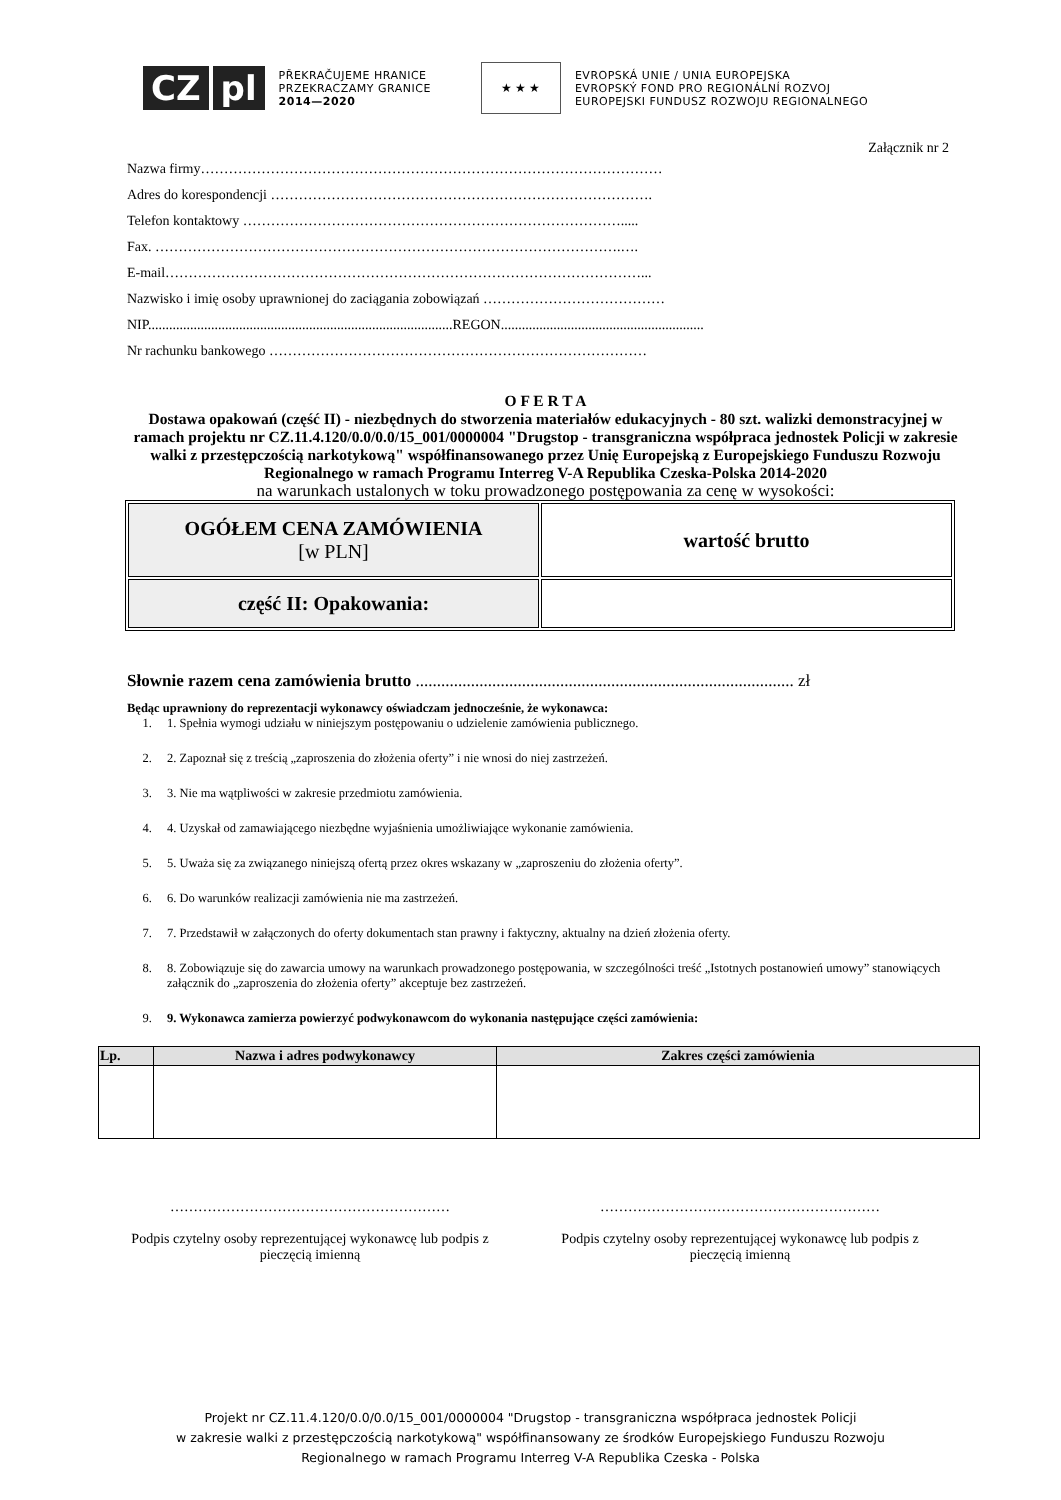CZ pl
PŘEKRAČUJEME HRANICE
PRZEKRACZAMY GRANICE
2014—2020
★ ★ ★
EVROPSKÁ UNIE / UNIA EUROPEJSKA
EVROPSKÝ FOND PRO REGIONÁLNÍ ROZVOJ
EUROPEJSKI FUNDUSZ ROZWOJU REGIONALNEGO
Załącznik nr 2
Nazwa firmy………………………………………………………………………………………
Adres do korespondencji ……………………………………………………………………….
Telefon kontaktowy ……………………………………………………………………….....
Fax. ……………………………………………………………………………………….….
E-mail…………………………………………………………………………………………...
Nazwisko i imię osoby uprawnionej do zaciągania zobowiązań …………………………………
NIP.......................................................................................REGON..........................................................
Nr rachunku bankowego ………………………………………………………………………
O F E R T A
Dostawa opakowań (część II) - niezbędnych do stworzenia materiałów edukacyjnych - 80 szt. walizki demonstracyjnej w ramach projektu nr CZ.11.4.120/0.0/0.0/15_001/0000004 "Drugstop - transgraniczna współpraca jednostek Policji w zakresie walki z przestępczością narkotykową" współfinansowanego przez Unię Europejską z Europejskiego Funduszu Rozwoju Regionalnego w ramach Programu Interreg V-A Republika Czeska-Polska 2014-2020
na warunkach ustalonych w toku prowadzonego postępowania za cenę w wysokości:
| OGÓŁEM CENA ZAMÓWIENIA [w PLN] | wartość brutto |
| część II: Opakowania: | |
Słownie razem cena zamówienia brutto ......................................................................................... zł
Będąc uprawniony do reprezentacji wykonawcy oświadczam jednocześnie, że wykonawca:
1. 1. Spełnia wymogi udziału w niniejszym postępowaniu o udzielenie zamówienia publicznego.
2. 2. Zapoznał się z treścią „zaproszenia do złożenia oferty” i nie wnosi do niej zastrzeżeń.
3. 3. Nie ma wątpliwości w zakresie przedmiotu zamówienia.
4. 4. Uzyskał od zamawiającego niezbędne wyjaśnienia umożliwiające wykonanie zamówienia.
5. 5. Uważa się za związanego niniejszą ofertą przez okres wskazany w „zaproszeniu do złożenia oferty”.
6. 6. Do warunków realizacji zamówienia nie ma zastrzeżeń.
7. 7. Przedstawił w załączonych do oferty dokumentach stan prawny i faktyczny, aktualny na dzień złożenia oferty.
8. 8. Zobowiązuje się do zawarcia umowy na warunkach prowadzonego postępowania, w szczególności treść „Istotnych postanowień umowy” stanowiących załącznik do „zaproszenia do złożenia oferty” akceptuje bez zastrzeżeń.
9. 9. Wykonawca zamierza powierzyć podwykonawcom do wykonania następujące części zamówienia:
| Lp. | Nazwa i adres podwykonawcy | Zakres części zamówienia |
| --- | --- | --- |
……………………………………………………
Podpis czytelny osoby reprezentującej wykonawcę lub podpis z pieczęcią imienną
……………………………………………………
Podpis czytelny osoby reprezentującej wykonawcę lub podpis z pieczęcią imienną
Projekt nr CZ.11.4.120/0.0/0.0/15_001/0000004 "Drugstop - transgraniczna współpraca jednostek Policji
w zakresie walki z przestępczością narkotykową" współfinansowany ze środków Europejskiego Funduszu Rozwoju
Regionalnego w ramach Programu Interreg V-A Republika Czeska - Polska